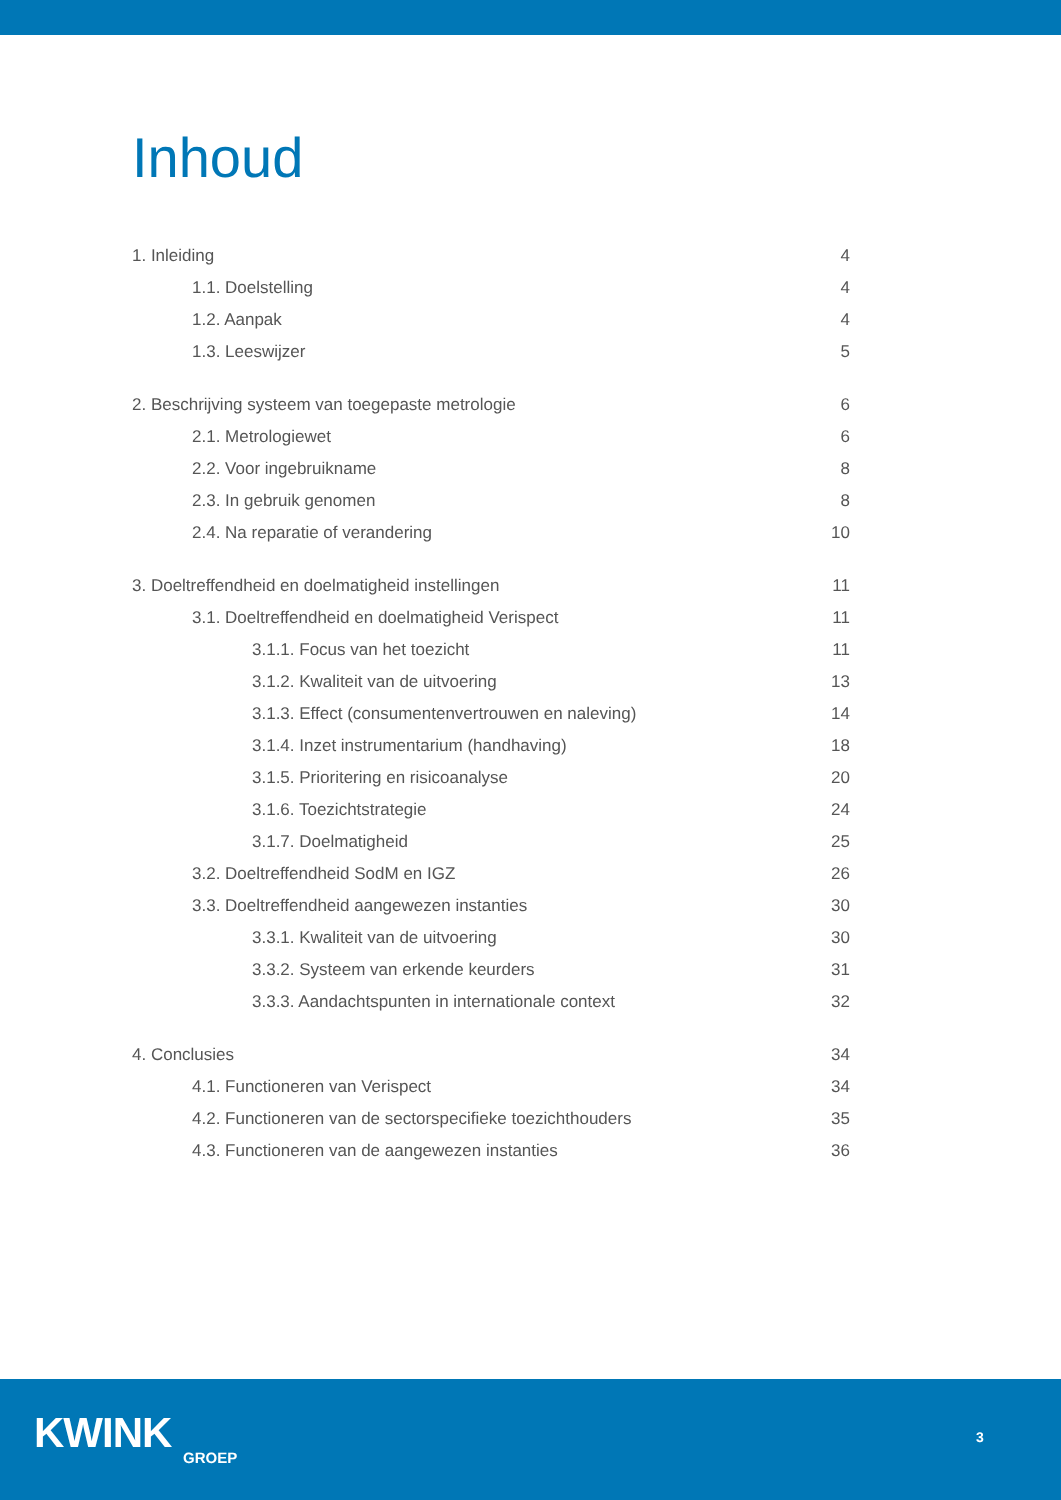Inhoud
1. Inleiding 4
1.1. Doelstelling 4
1.2. Aanpak 4
1.3. Leeswijzer 5
2. Beschrijving systeem van toegepaste metrologie 6
2.1. Metrologiewet 6
2.2. Voor ingebruikname 8
2.3. In gebruik genomen 8
2.4. Na reparatie of verandering 10
3. Doeltreffendheid en doelmatigheid instellingen 11
3.1. Doeltreffendheid en doelmatigheid Verispect 11
3.1.1. Focus van het toezicht 11
3.1.2. Kwaliteit van de uitvoering 13
3.1.3. Effect (consumentenvertrouwen en naleving) 14
3.1.4. Inzet instrumentarium (handhaving) 18
3.1.5. Prioritering en risicoanalyse 20
3.1.6. Toezichtstrategie 24
3.1.7. Doelmatigheid 25
3.2. Doeltreffendheid SodM en IGZ 26
3.3. Doeltreffendheid aangewezen instanties 30
3.3.1. Kwaliteit van de uitvoering 30
3.3.2. Systeem van erkende keurders 31
3.3.3. Aandachtspunten in internationale context 32
4. Conclusies 34
4.1. Functioneren van Verispect 34
4.2. Functioneren van de sectorspecifieke toezichthouders 35
4.3. Functioneren van de aangewezen instanties 36
KWINK GROEP
3